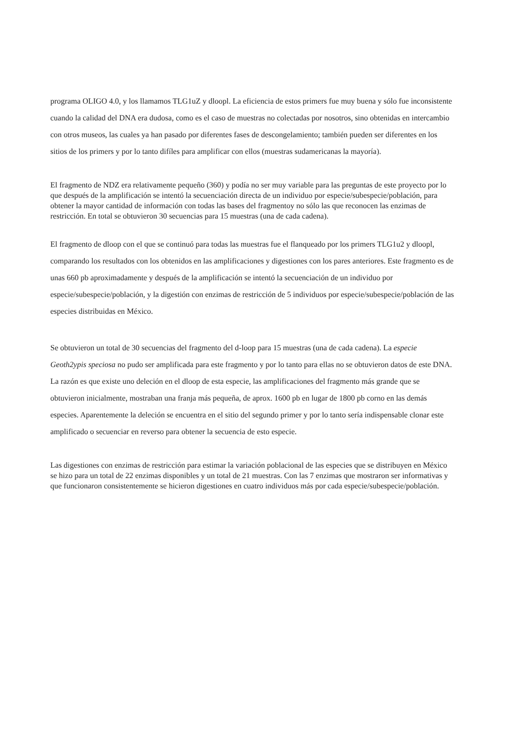programa OLIGO 4.0, y los llamamos TLG1uZ y dloopl. La eficiencia de estos primers fue muy buena y sólo fue inconsistente cuando la calidad del DNA era dudosa, como es el caso de muestras no colectadas por nosotros, sino obtenidas en intercambio con otros museos, las cuales ya han pasado por diferentes fases de descongelamiento; también pueden ser diferentes en los sitios de los primers y por lo tanto difíles para amplificar con ellos (muestras sudamericanas la mayoría).
El fragmento de NDZ era relativamente pequeño (360) y podía no ser muy variable para las preguntas de este proyecto por lo que después de la amplificación se intentó la secuenciación directa de un individuo por especie/subespecie/población, para obtener la mayor cantidad de información con todas las bases del fragmentoy no sólo las que reconocen las enzimas de restricción. En total se obtuvieron 30 secuencias para 15 muestras (una de cada cadena).
El fragmento de dloop con el que se continuó para todas las muestras fue el flanqueado por los primers TLG1u2 y dloopl, comparando los resultados con los obtenidos en las amplificaciones y digestiones con los pares anteriores. Este fragmento es de unas 660 pb aproximadamente y después de la amplificación se intentó la secuenciación de un individuo por especie/subespecie/población, y la digestión con enzimas de restricción de 5 individuos por especie/subespecie/población de las especies distribuidas en México.
Se obtuvieron un total de 30 secuencias del fragmento del d-loop para 15 muestras (una de cada cadena). La especie Geoth2ypis speciosa no pudo ser amplificada para este fragmento y por lo tanto para ellas no se obtuvieron datos de este DNA. La razón es que existe uno deleción en el dloop de esta especie, las amplificaciones del fragmento más grande que se obtuvieron inicialmente, mostraban una franja más pequeña, de aprox. 1600 pb en lugar de 1800 pb corno en las demás especies. Aparentemente la deleción se encuentra en el sitio del segundo primer y por lo tanto sería indispensable clonar este amplificado o secuenciar en reverso para obtener la secuencia de esto especie.
Las digestiones con enzimas de restricción para estimar la variación poblacional de las especies que se distribuyen en México se hizo para un total de 22 enzimas disponibles y un total de 21 muestras. Con las 7 enzimas que mostraron ser informativas y que funcionaron consistentemente se hicieron digestiones en cuatro individuos más por cada especie/subespecie/población.